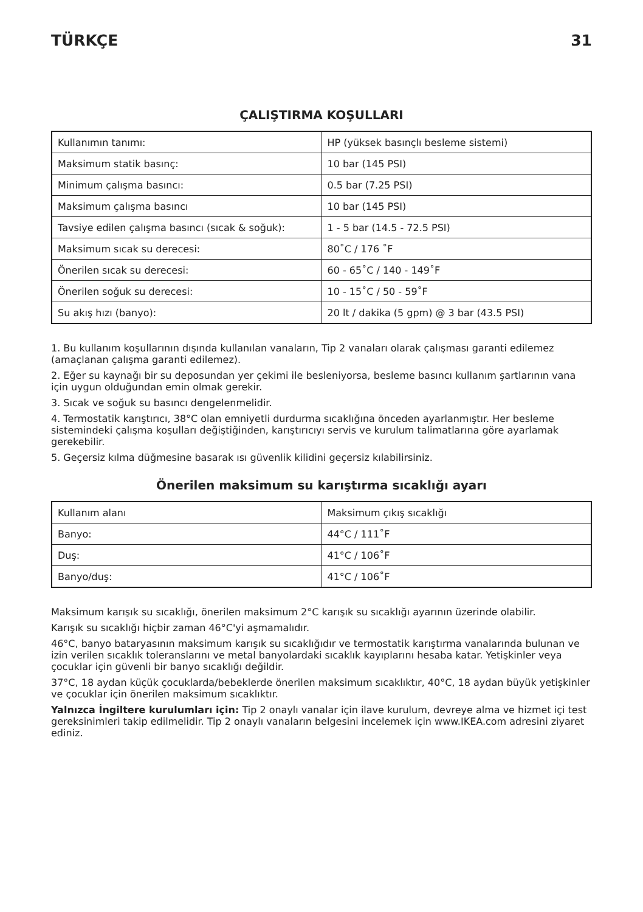TÜRKÇE 31
ÇALIŞTIRMA KOŞULLARI
| Kullanımın tanımı: | HP (yüksek basınçlı besleme sistemi) |
| Maksimum statik basınç: | 10 bar (145 PSI) |
| Minimum çalışma basıncı: | 0.5 bar (7.25 PSI) |
| Maksimum çalışma basıncı | 10 bar (145 PSI) |
| Tavsiye edilen çalışma basıncı (sıcak & soğuk): | 1 - 5 bar (14.5 - 72.5 PSI) |
| Maksimum sıcak su derecesi: | 80˚C / 176 ˚F |
| Önerilen sıcak su derecesi: | 60 - 65˚C / 140 - 149˚F |
| Önerilen soğuk su derecesi: | 10 - 15˚C / 50 - 59˚F |
| Su akış hızı (banyo): | 20 lt / dakika (5 gpm) @ 3 bar (43.5 PSI) |
1. Bu kullanım koşullarının dışında kullanılan vanaların, Tip 2 vanaları olarak çalışması garanti edilemez (amaçlanan çalışma garanti edilemez).
2. Eğer su kaynağı bir su deposundan yer çekimi ile besleniyorsa, besleme basıncı kullanım şartlarının vana için uygun olduğundan emin olmak gerekir.
3. Sıcak ve soğuk su basıncı dengelenmelidir.
4. Termostatik karıştırıcı, 38°C olan emniyetli durdurma sıcaklığına önceden ayarlanmıştır. Her besleme sistemindeki çalışma koşulları değiştiğinden, karıştırıcıyı servis ve kurulum talimatlarına göre ayarlamak gerekebilir.
5. Geçersiz kılma düğmesine basarak ısı güvenlik kilidini geçersiz kılabilirsiniz.
Önerilen maksimum su karıştırma sıcaklığı ayarı
| Kullanım alanı | Maksimum çıkış sıcaklığı |
| Banyo: | 44°C / 111˚F |
| Duş: | 41°C / 106˚F |
| Banyo/duş: | 41°C / 106˚F |
Maksimum karışık su sıcaklığı, önerilen maksimum 2°C karışık su sıcaklığı ayarının üzerinde olabilir.
Karışık su sıcaklığı hiçbir zaman 46°C'yi aşmamalıdır.
46°C, banyo bataryasının maksimum karışık su sıcaklığıdır ve termostatik karıştırma vanalarında bulunan ve izin verilen sıcaklık toleranslarını ve metal banyolardaki sıcaklık kayıplarını hesaba katar. Yetişkinler veya çocuklar için güvenli bir banyo sıcaklığı değildir.
37°C, 18 aydan küçük çocuklarda/bebeklerde önerilen maksimum sıcaklıktır, 40°C, 18 aydan büyük yetişkinler ve çocuklar için önerilen maksimum sıcaklıktır.
Yalnızca İngiltere kurulumları için: Tip 2 onaylı vanalar için ilave kurulum, devreye alma ve hizmet içi test gereksinimleri takip edilmelidir. Tip 2 onaylı vanaların belgesini incelemek için www.IKEA.com adresini ziyaret ediniz.